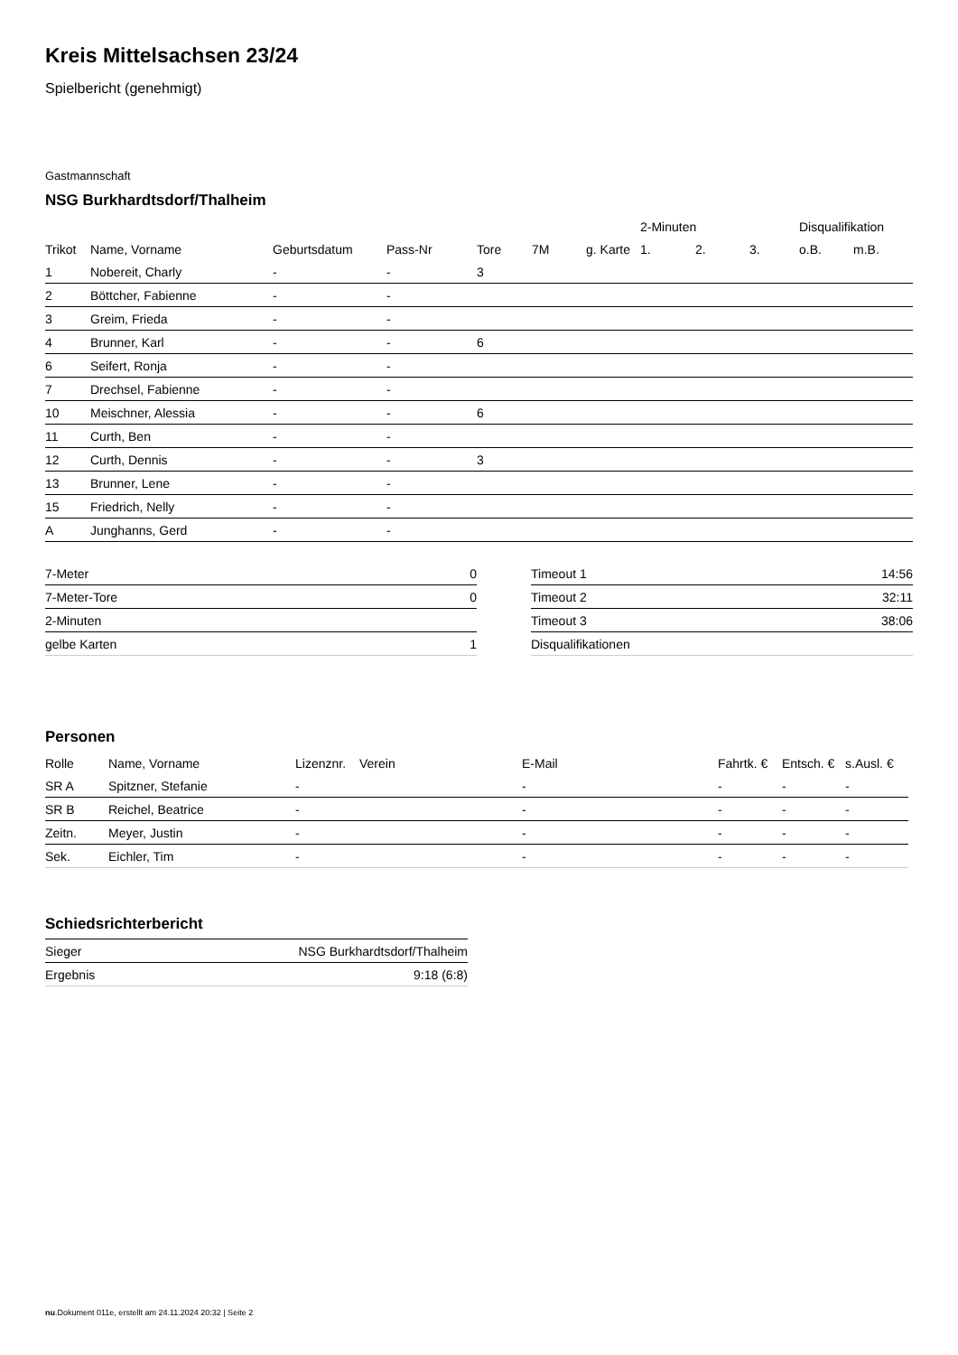Kreis Mittelsachsen 23/24
Spielbericht (genehmigt)
Gastmannschaft
NSG Burkhardtsdorf/Thalheim
| | | | | | | | 2-Minuten | | | Disqualifikation | |
| --- | --- | --- | --- | --- | --- | --- | --- | --- | --- | --- | --- |
| Trikot | Name, Vorname | Geburtsdatum | Pass-Nr | Tore | 7M | g. Karte | 1. | 2. | 3. | o.B. | m.B. |
| 1 | Nobereit, Charly | - | - | 3 | | | | | | | |
| 2 | Böttcher, Fabienne | - | - | | | | | | | | |
| 3 | Greim, Frieda | - | - | | | | | | | | |
| 4 | Brunner, Karl | - | - | 6 | | | | | | | |
| 6 | Seifert, Ronja | - | - | | | | | | | | |
| 7 | Drechsel, Fabienne | - | - | | | | | | | | |
| 10 | Meischner, Alessia | - | - | 6 | | | | | | | |
| 11 | Curth, Ben | - | - | | | | | | | | |
| 12 | Curth, Dennis | - | - | 3 | | | | | | | |
| 13 | Brunner, Lene | - | - | | | | | | | | |
| 15 | Friedrich, Nelly | - | - | | | | | | | | |
| A | Junghanns, Gerd | - | - | | | | | | | | |
| 7-Meter | 0 |
| 7-Meter-Tore | 0 |
| 2-Minuten | |
| gelbe Karten | 1 |
| Timeout 1 | 14:56 |
| Timeout 2 | 32:11 |
| Timeout 3 | 38:06 |
| Disqualifikationen | |
Personen
| Rolle | Name, Vorname | Lizenznr. | Verein | E-Mail | Fahrtk. € | Entsch. € | s.Ausl. € |
| --- | --- | --- | --- | --- | --- | --- | --- |
| SR A | Spitzner, Stefanie | - | | - | - | - | - |
| SR B | Reichel, Beatrice | - | | - | - | - | - |
| Zeitn. | Meyer, Justin | - | | - | - | - | - |
| Sek. | Eichler, Tim | - | | - | - | - | - |
Schiedsrichterbericht
| Sieger | NSG Burkhardtsdorf/Thalheim |
| Ergebnis | 9:18 (6:8) |
nu.Dokument 011e, erstellt am 24.11.2024 20:32 | Seite 2